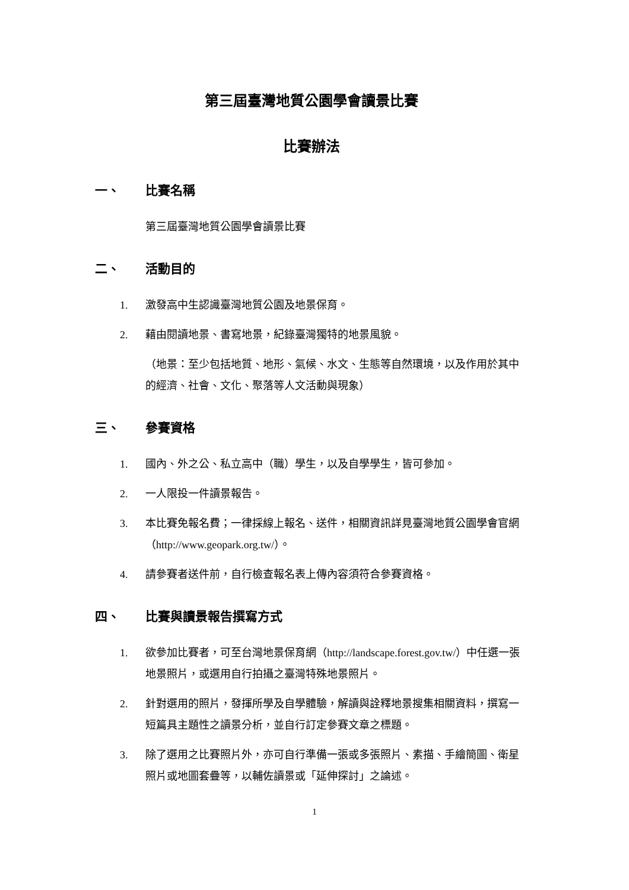第三屆臺灣地質公園學會讀景比賽
比賽辦法
一、 比賽名稱
第三屆臺灣地質公園學會讀景比賽
二、 活動目的
1. 激發高中生認識臺灣地質公園及地景保育。
2. 藉由閱讀地景、書寫地景，紀錄臺灣獨特的地景風貌。
（地景：至少包括地質、地形、氣候、水文、生態等自然環境，以及作用於其中的經濟、社會、文化、聚落等人文活動與現象）
三、 參賽資格
1. 國內、外之公、私立高中（職）學生，以及自學學生，皆可參加。
2. 一人限投一件讀景報告。
3. 本比賽免報名費；一律採線上報名、送件，相關資訊詳見臺灣地質公園學會官網（http://www.geopark.org.tw/）。
4. 請參賽者送件前，自行檢查報名表上傳內容須符合參賽資格。
四、 比賽與讀景報告撰寫方式
1. 欲參加比賽者，可至台灣地景保育網（http://landscape.forest.gov.tw/）中任選一張地景照片，或選用自行拍攝之臺灣特殊地景照片。
2. 針對選用的照片，發揮所學及自學體驗，解讀與詮釋地景搜集相關資料，撰寫一短篇具主題性之讀景分析，並自行訂定參賽文章之標題。
3. 除了選用之比賽照片外，亦可自行準備一張或多張照片、素描、手繪簡圖、衛星照片或地圖套疊等，以輔佐讀景或「延伸探討」之論述。
1